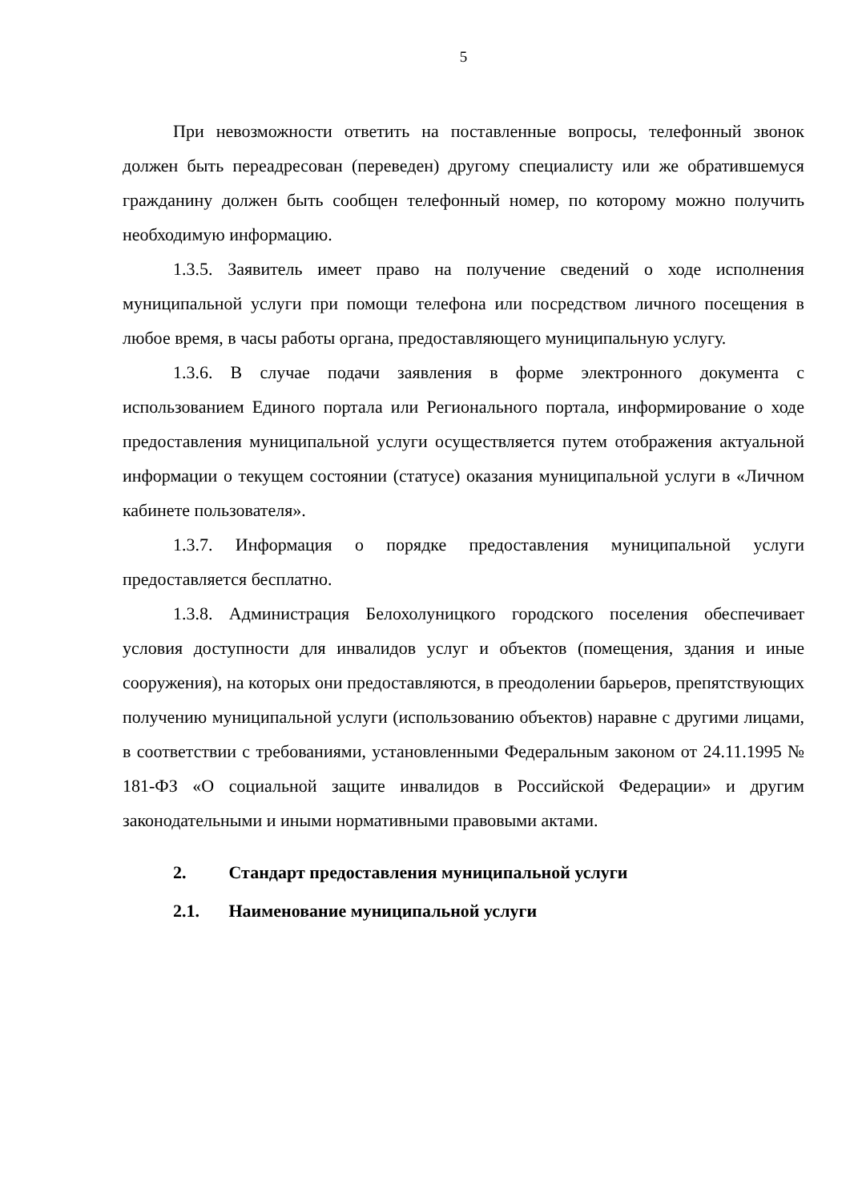5
При невозможности ответить на поставленные вопросы, телефонный звонок должен быть переадресован (переведен) другому специалисту или же обратившемуся гражданину должен быть сообщен телефонный номер, по которому можно получить необходимую информацию.
1.3.5. Заявитель имеет право на получение сведений о ходе исполнения муниципальной услуги при помощи телефона или посредством личного посещения в любое время, в часы работы органа, предоставляющего муниципальную услугу.
1.3.6. В случае подачи заявления в форме электронного документа с использованием Единого портала или Регионального портала, информирование о ходе предоставления муниципальной услуги осуществляется путем отображения актуальной информации о текущем состоянии (статусе) оказания муниципальной услуги в «Личном кабинете пользователя».
1.3.7. Информация о порядке предоставления муниципальной услуги предоставляется бесплатно.
1.3.8. Администрация Белохолуницкого городского поселения обеспечивает условия доступности для инвалидов услуг и объектов (помещения, здания и иные сооружения), на которых они предоставляются, в преодолении барьеров, препятствующих получению муниципальной услуги (использованию объектов) наравне с другими лицами, в соответствии с требованиями, установленными Федеральным законом от 24.11.1995 № 181-ФЗ «О социальной защите инвалидов в Российской Федерации» и другим законодательными и иными нормативными правовыми актами.
2. Стандарт предоставления муниципальной услуги
2.1. Наименование муниципальной услуги